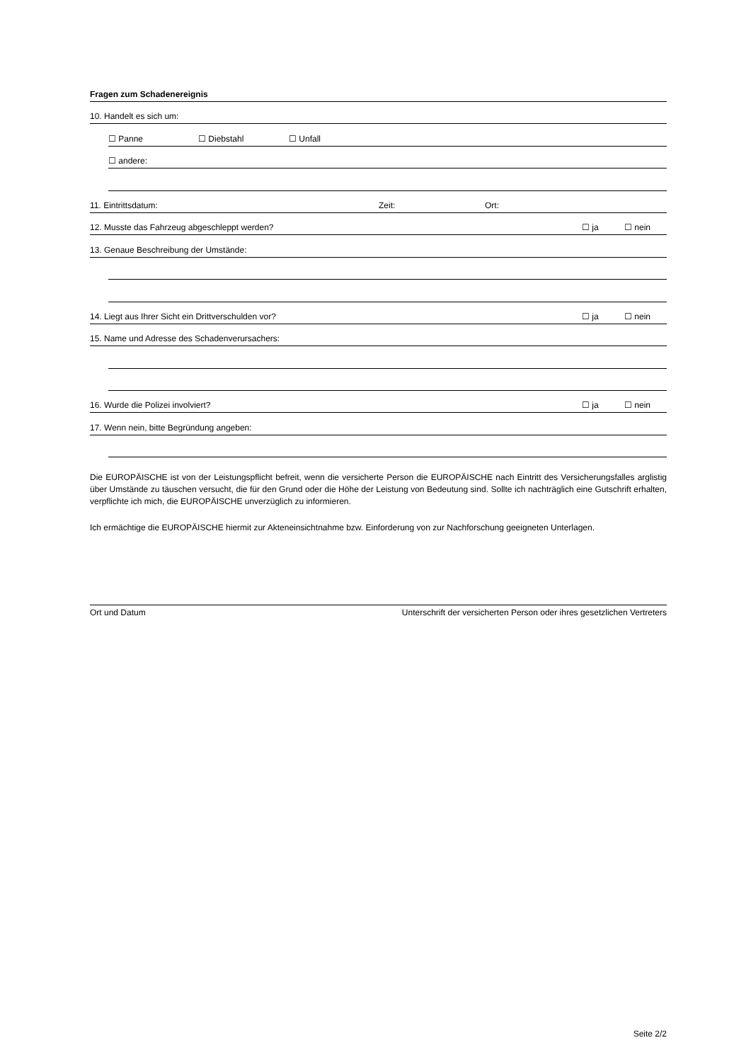Fragen zum Schadenereignis
10. Handelt es sich um:
☐ Panne ☐ Diebstahl ☐ Unfall
☐ andere:
11. Eintrittsdatum: Zeit: Ort:
12. Musste das Fahrzeug abgeschleppt werden?
☐ ja ☐ nein
13. Genaue Beschreibung der Umstände:
14. Liegt aus Ihrer Sicht ein Drittverschulden vor?
☐ ja ☐ nein
15. Name und Adresse des Schadenverursachers:
16. Wurde die Polizei involviert?
☐ ja ☐ nein
17. Wenn nein, bitte Begründung angeben:
Die EUROPÄISCHE ist von der Leistungspflicht befreit, wenn die versicherte Person die EUROPÄISCHE nach Eintritt des Versicherungsfalles arglistig über Umstände zu täuschen versucht, die für den Grund oder die Höhe der Leistung von Bedeutung sind. Sollte ich nachträglich eine Gutschrift erhalten, verpflichte ich mich, die EUROPÄISCHE unverzüglich zu informieren.
Ich ermächtige die EUROPÄISCHE hiermit zur Akteneinsichtnahme bzw. Einforderung von zur Nachforschung geeigneten Unterlagen.
Ort und Datum Unterschrift der versicherten Person oder ihres gesetzlichen Vertreters
Seite 2/2